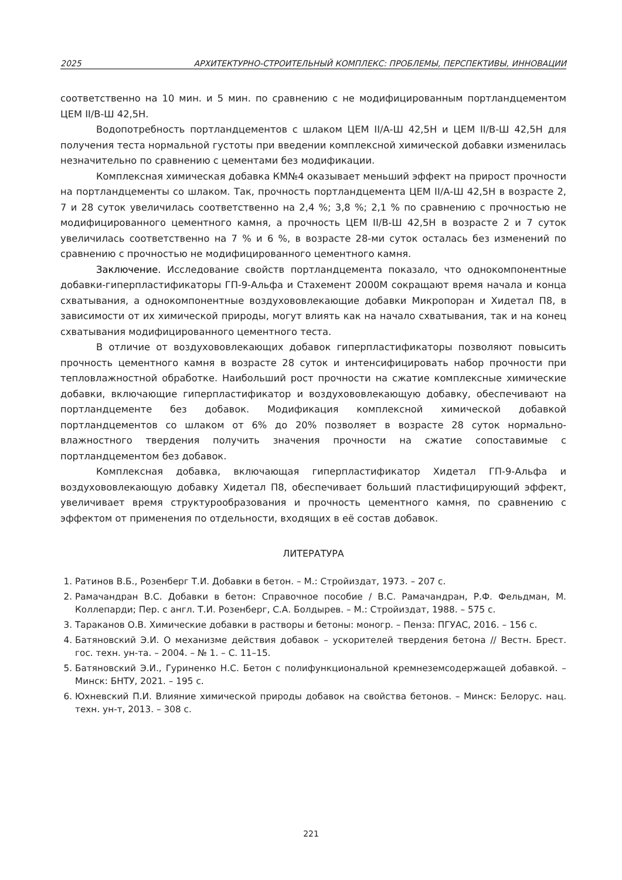2025 АРХИТЕКТУРНО-СТРОИТЕЛЬНЫЙ КОМПЛЕКС: ПРОБЛЕМЫ, ПЕРСПЕКТИВЫ, ИННОВАЦИИ
соответственно на 10 мин. и 5 мин. по сравнению с не модифицированным портландцементом ЦЕМ II/В-Ш 42,5Н.
Водопотребность портландцементов с шлаком ЦЕМ II/А-Ш 42,5Н и ЦЕМ II/В-Ш 42,5Н для получения теста нормальной густоты при введении комплексной химической добавки изменилась незначительно по сравнению с цементами без модификации.
Комплексная химическая добавка КМ№4 оказывает меньший эффект на прирост прочности на портландцементы со шлаком. Так, прочность портландцемента ЦЕМ II/А-Ш 42,5Н в возрасте 2, 7 и 28 суток увеличилась соответственно на 2,4 %; 3,8 %; 2,1 % по сравнению с прочностью не модифицированного цементного камня, а прочность ЦЕМ II/В-Ш 42,5Н в возрасте 2 и 7 суток увеличилась соответственно на 7 % и 6 %, в возрасте 28-ми суток осталась без изменений по сравнению с прочностью не модифицированного цементного камня.
Заключение. Исследование свойств портландцемента показало, что однокомпонентные добавки-гиперпластификаторы ГП-9-Альфа и Стахемент 2000М сокращают время начала и конца схватывания, а однокомпонентные воздухововлекающие добавки Микропоран и Хидетал П8, в зависимости от их химической природы, могут влиять как на начало схватывания, так и на конец схватывания модифицированного цементного теста.
В отличие от воздухововлекающих добавок гиперпластификаторы позволяют повысить прочность цементного камня в возрасте 28 суток и интенсифицировать набор прочности при тепловлажностной обработке. Наибольший рост прочности на сжатие комплексные химические добавки, включающие гиперпластификатор и воздухововлекающую добавку, обеспечивают на портландцементе без добавок. Модификация комплексной химической добавкой портландцементов со шлаком от 6% до 20% позволяет в возрасте 28 суток нормально-влажностного твердения получить значения прочности на сжатие сопоставимые с портландцементом без добавок.
Комплексная добавка, включающая гиперпластификатор Хидетал ГП-9-Альфа и воздухововлекающую добавку Хидетал П8, обеспечивает больший пластифицирующий эффект, увеличивает время структурообразования и прочность цементного камня, по сравнению с эффектом от применения по отдельности, входящих в её состав добавок.
ЛИТЕРАТУРА
1. Ратинов В.Б., Розенберг Т.И. Добавки в бетон. – М.: Стройиздат, 1973. – 207 с.
2. Рамачандран В.С. Добавки в бетон: Справочное пособие / В.С. Рамачандран, Р.Ф. Фельдман, М. Коллепарди; Пер. с англ. Т.И. Розенберг, С.А. Болдырев. – М.: Стройиздат, 1988. – 575 с.
3. Тараканов О.В. Химические добавки в растворы и бетоны: моногр. – Пенза: ПГУАС, 2016. – 156 с.
4. Батяновский Э.И. О механизме действия добавок – ускорителей твердения бетона // Вестн. Брест. гос. техн. ун-та. – 2004. – № 1. – С. 11–15.
5. Батяновский Э.И., Гуриненко Н.С. Бетон с полифункциональной кремнеземсодержащей добавкой. – Минск: БНТУ, 2021. – 195 с.
6. Юхневский П.И. Влияние химической природы добавок на свойства бетонов. – Минск: Белорус. нац. техн. ун-т, 2013. – 308 с.
221